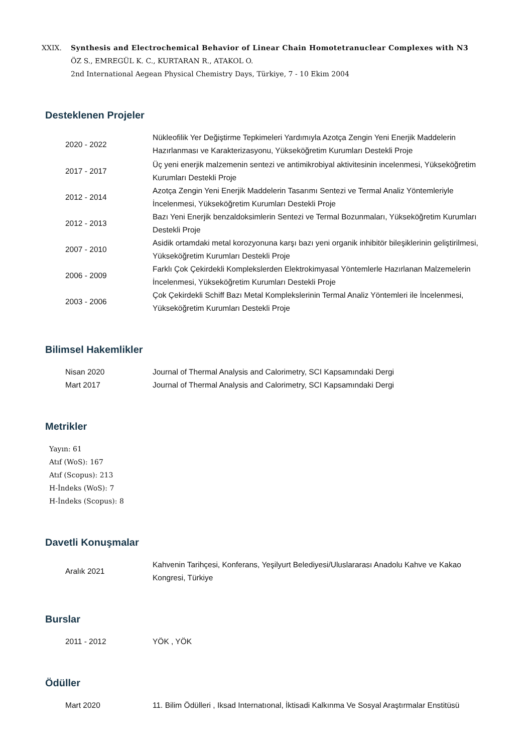XXIX. Synthesis and Electrochemical Behavior of Linear Chain Homotetranuclear Complexes with N3
ÖZ S., EMREGÜL K. C., KURTARAN R., ATAKOL O.
2nd International Aegean Physical Chemistry Days, Türkiye, 7 - 10 Ekim 2004
Desteklenen Projeler
| 2020 - 2022 | Nükleofilik Yer Değiştirme Tepkimeleri Yardımıyla Azotça Zengin Yeni Enerjik Maddelerin Hazırlanması ve Karakterizasyonu, Yükseköğretim Kurumları Destekli Proje |
| 2017 - 2017 | Üç yeni enerjik malzemenin sentezi ve antimikrobiyal aktivitesinin incelenmesi, Yükseköğretim Kurumları Destekli Proje |
| 2012 - 2014 | Azotça Zengin Yeni Enerjik Maddelerin Tasarımı Sentezi ve Termal Analiz Yöntemleriyle İncelenmesi, Yükseköğretim Kurumları Destekli Proje |
| 2012 - 2013 | Bazı Yeni Enerjik benzaldoksimlerin Sentezi ve Termal Bozunmaları, Yükseköğretim Kurumları Destekli Proje |
| 2007 - 2010 | Asidik ortamdaki metal korozyonuna karşı bazı yeni organik inhibitör bileşiklerinin geliştirilmesi, Yükseköğretim Kurumları Destekli Proje |
| 2006 - 2009 | Farklı Çok Çekirdekli Komplekslerden Elektrokimyasal Yöntemlerle Hazırlanan Malzemelerin İncelenmesi, Yükseköğretim Kurumları Destekli Proje |
| 2003 - 2006 | Çok Çekirdekli Schiff Bazı Metal Komplekslerinin Termal Analiz Yöntemleri ile İncelenmesi, Yükseköğretim Kurumları Destekli Proje |
Bilimsel Hakemlikler
| Nisan 2020 | Journal of Thermal Analysis and Calorimetry, SCI Kapsamındaki Dergi |
| Mart 2017 | Journal of Thermal Analysis and Calorimetry, SCI Kapsamındaki Dergi |
Metrikler
Yayın: 61
Atıf (WoS): 167
Atıf (Scopus): 213
H-İndeks (WoS): 7
H-İndeks (Scopus): 8
Davetli Konuşmalar
| Aralık 2021 | Kahvenin Tarihçesi, Konferans, Yeşilyurt Belediyesi/Uluslararası Anadolu Kahve ve Kakao Kongresi, Türkiye |
Burslar
| 2011 - 2012 | YÖK , YÖK |
Ödüller
| Mart 2020 | 11. Bilim Ödülleri , Iksad Internatıonal, İktisadi Kalkınma Ve Sosyal Araştırmalar Enstitüsü |